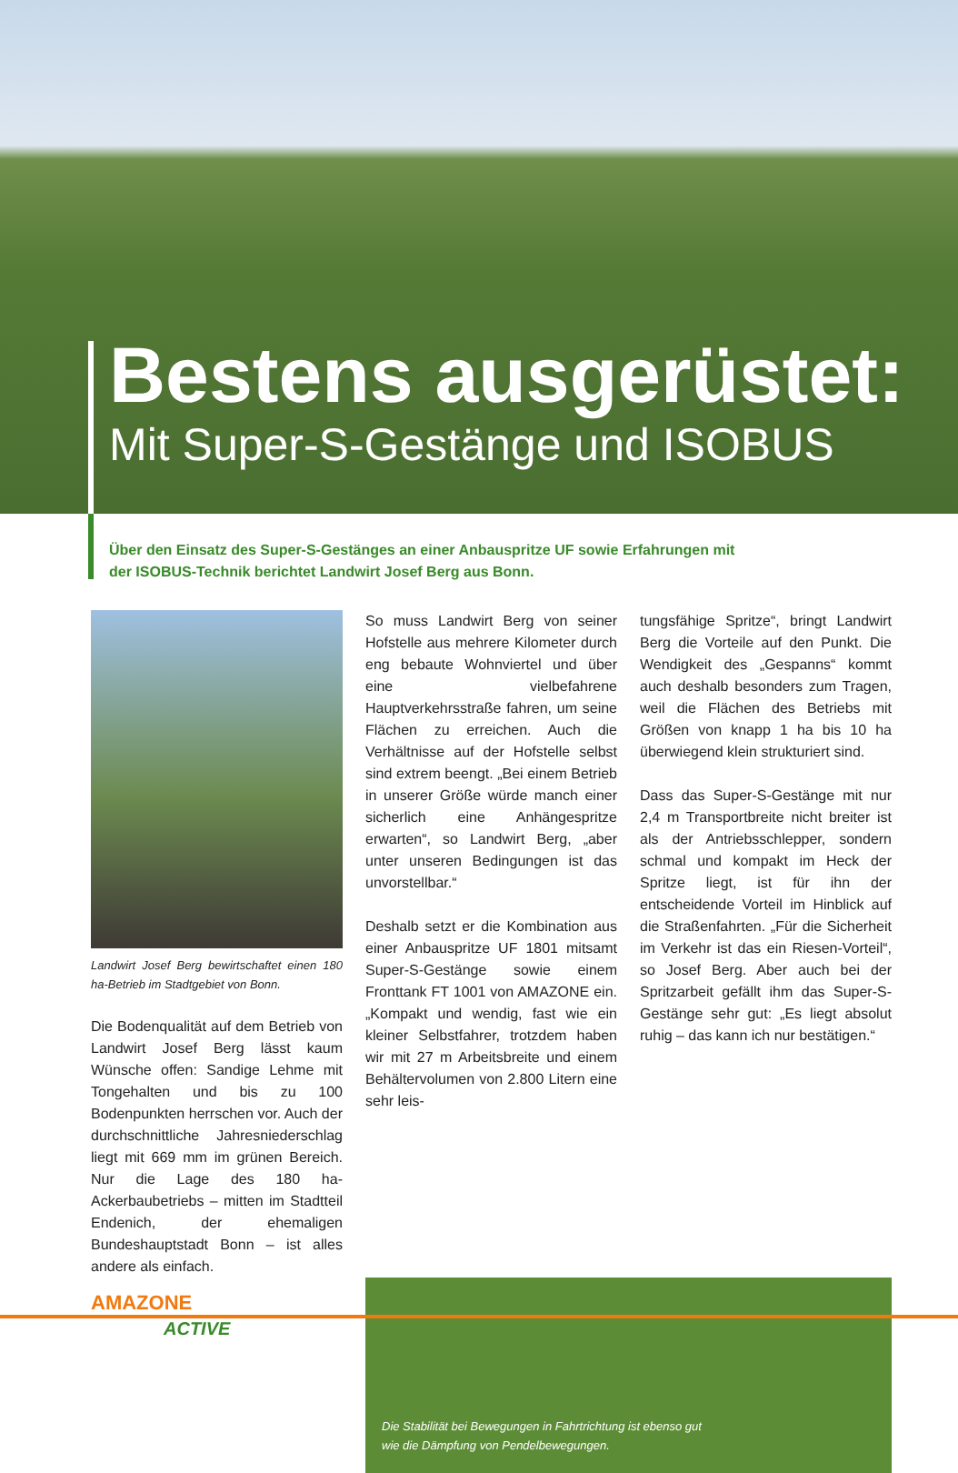Bestens ausgerüstet:
Mit Super-S-Gestänge und ISOBUS
Über den Einsatz des Super-S-Gestänges an einer Anbauspritze UF sowie Erfahrungen mit der ISOBUS-Technik berichtet Landwirt Josef Berg aus Bonn.
Landwirt Josef Berg bewirtschaftet einen 180 ha-Betrieb im Stadtgebiet von Bonn.
Die Bodenqualität auf dem Betrieb von Landwirt Josef Berg lässt kaum Wünsche offen: Sandige Lehme mit Tongehalten und bis zu 100 Bodenpunkten herrschen vor. Auch der durchschnittliche Jahresniederschlag liegt mit 669 mm im grünen Bereich. Nur die Lage des 180 ha-Ackerbaubetriebs – mitten im Stadtteil Endenich, der ehemaligen Bundeshauptstadt Bonn – ist alles andere als einfach.
So muss Landwirt Berg von seiner Hofstelle aus mehrere Kilometer durch eng bebaute Wohnviertel und über eine vielbefahrene Hauptverkehrsstraße fahren, um seine Flächen zu erreichen. Auch die Verhältnisse auf der Hofstelle selbst sind extrem beengt. „Bei einem Betrieb in unserer Größe würde manch einer sicherlich eine Anhängespritze erwarten“, so Landwirt Berg, „aber unter unseren Bedingungen ist das unvorstellbar.“
Deshalb setzt er die Kombination aus einer Anbauspritze UF 1801 mitsamt Super-S-Gestänge sowie einem Fronttank FT 1001 von AMAZONE ein. „Kompakt und wendig, fast wie ein kleiner Selbstfahrer, trotzdem haben wir mit 27 m Arbeitsbreite und einem Behältervolumen von 2.800 Litern eine sehr leis-
tungsfähige Spritze“, bringt Landwirt Berg die Vorteile auf den Punkt. Die Wendigkeit des „Gespanns“ kommt auch deshalb besonders zum Tragen, weil die Flächen des Betriebs mit Größen von knapp 1 ha bis 10 ha überwiegend klein strukturiert sind.
Dass das Super-S-Gestänge mit nur 2,4 m Transportbreite nicht breiter ist als der Antriebsschlepper, sondern schmal und kompakt im Heck der Spritze liegt, ist für ihn der entscheidende Vorteil im Hinblick auf die Straßenfahrten. „Für die Sicherheit im Verkehr ist das ein Riesen-Vorteil“, so Josef Berg. Aber auch bei der Spritzarbeit gefällt ihm das Super-S-Gestänge sehr gut: „Es liegt absolut ruhig – das kann ich nur bestätigen.“
Die Stabilität bei Bewegungen in Fahrtrichtung ist ebenso gut
wie die Dämpfung von Pendelbewegungen.
AMAZONE
ACTIVE